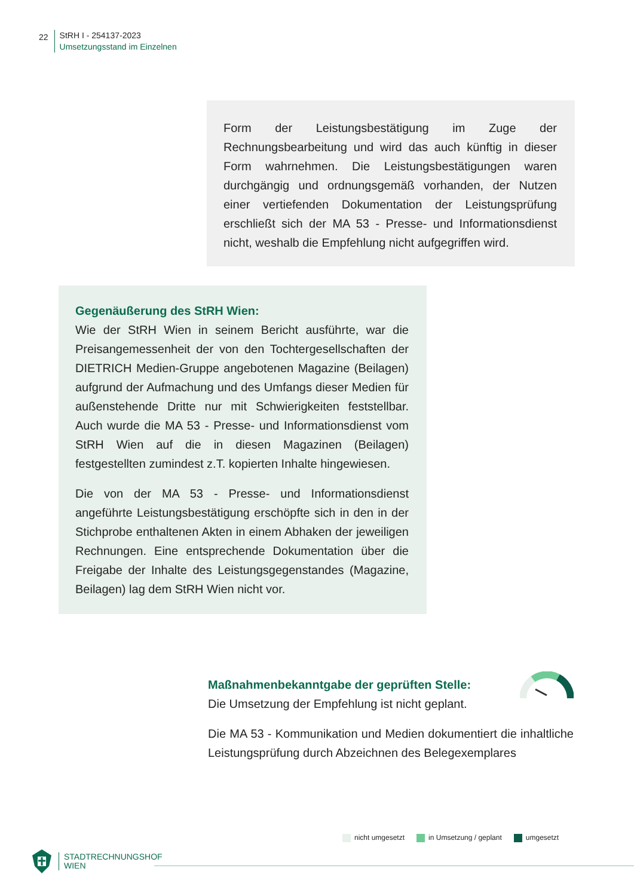22
StRH I - 254137-2023
Umsetzungsstand im Einzelnen
Form der Leistungsbestätigung im Zuge der Rechnungsbearbeitung und wird das auch künftig in dieser Form wahrnehmen. Die Leistungsbestätigungen waren durchgängig und ordnungsgemäß vorhanden, der Nutzen einer vertiefenden Dokumentation der Leistungsprüfung erschließt sich der MA 53 - Presse- und Informationsdienst nicht, weshalb die Empfehlung nicht aufgegriffen wird.
Gegenäußerung des StRH Wien:
Wie der StRH Wien in seinem Bericht ausführte, war die Preisangemessenheit der von den Tochtergesellschaften der DIETRICH Medien-Gruppe angebotenen Magazine (Beilagen) aufgrund der Aufmachung und des Umfangs dieser Medien für außenstehende Dritte nur mit Schwierigkeiten feststellbar. Auch wurde die MA 53 - Presse- und Informationsdienst vom StRH Wien auf die in diesen Magazinen (Beilagen) festgestellten zumindest z.T. kopierten Inhalte hingewiesen.
Die von der MA 53 - Presse- und Informationsdienst angeführte Leistungsbestätigung erschöpfte sich in den in der Stichprobe enthaltenen Akten in einem Abhaken der jeweiligen Rechnungen. Eine entsprechende Dokumentation über die Freigabe der Inhalte des Leistungsgegenstandes (Magazine, Beilagen) lag dem StRH Wien nicht vor.
Maßnahmenbekanntgabe der geprüften Stelle:
Die Umsetzung der Empfehlung ist nicht geplant.
Die MA 53 - Kommunikation und Medien dokumentiert die inhaltliche Leistungsprüfung durch Abzeichnen des Belegexemplares
nicht umgesetzt in Umsetzung / geplant umgesetzt
STADTRECHNUNGSHOF
WIEN